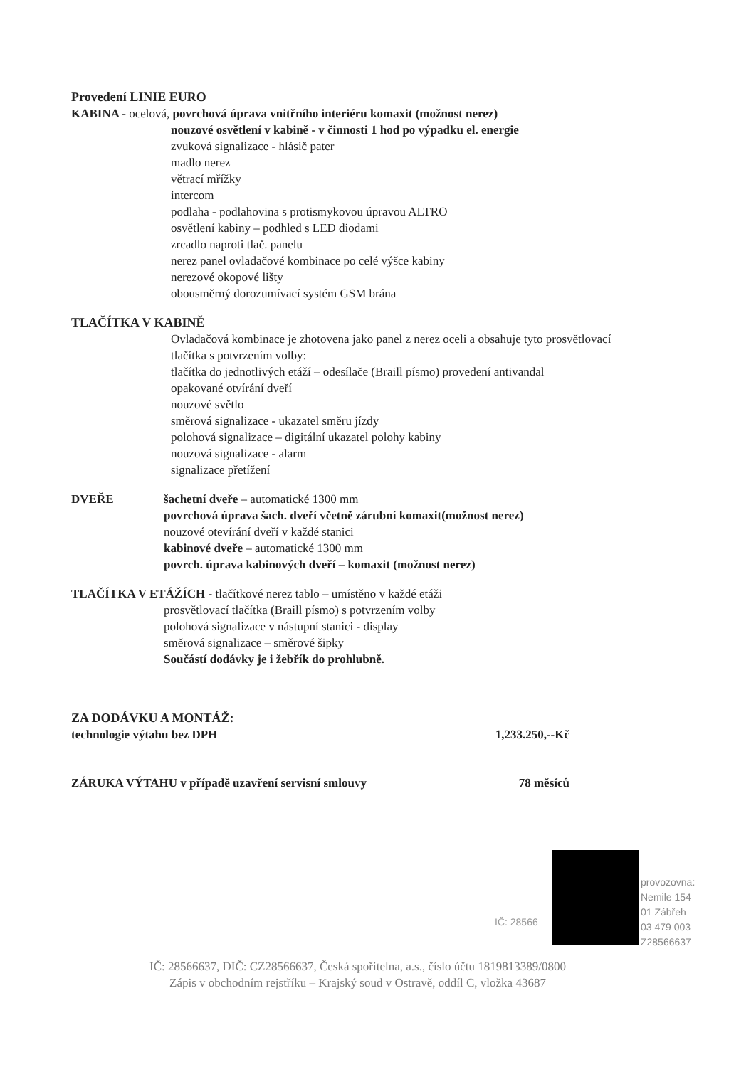Provedení LINIE EURO
KABINA - ocelová, povrchová úprava vnitřního interiéru komaxit (možnost nerez)
nouzové osvětlení v kabině - v činnosti 1 hod po výpadku el. energie
zvuková signalizace - hlásič pater
madlo nerez
větrací mřížky
intercom
podlaha - podlahovina s protismykovou úpravou ALTRO
osvětlení kabiny – podhled s LED diodami
zrcadlo naproti tlač. panelu
nerez panel ovladačové kombinace po celé výšce kabiny
nerezové okopové lišty
obousměrný dorozumívací systém GSM brána
TLAČÍTKA V KABINĚ
Ovladačová kombinace je zhotovena jako panel z nerez oceli a obsahuje tyto prosvětlovací tlačítka s potvrzením volby:
tlačítka do jednotlivých etáží – odesílače (Braill písmo) provedení antivandal
opakované otvírání dveří
nouzové světlo
směrová signalizace - ukazatel směru jízdy
polohová signalizace – digitální ukazatel polohy kabiny
nouzová signalizace - alarm
signalizace přetížení
DVEŘE šachetní dveře – automatické 1300 mm
povrchová úprava šach. dveří včetně zárubní komaxit(možnost nerez)
nouzové otevírání dveří v každé stanici
kabinové dveře – automatické 1300 mm
povrch. úprava kabinových dveří – komaxit (možnost nerez)
TLAČÍTKA V ETÁŽÍCH - tlačítkové nerez tablo – umístěno v každé etáži
prosvětlovací tlačítka (Braill písmo) s potvrzením volby
polohová signalizace v nástupní stanici - display
směrová signalizace – směrové šipky
Součástí dodávky je i žebřík do prohlubně.
ZA DODÁVKU A MONTÁŽ:
technologie výtahu bez DPH 1,233.250,--Kč
ZÁRUKA VÝTAHU v případě uzavření servisní smlouvy 78 měsíců
IČ: 28566
provozovna:
Nemile 154
01 Zábřeh
03 479 003
Z28566637
IČ: 28566637, DIČ: CZ28566637, Česká spořitelna, a.s., číslo účtu 1819813389/0800
Zápis v obchodním rejstříku – Krajský soud v Ostravě, oddíl C, vložka 43687